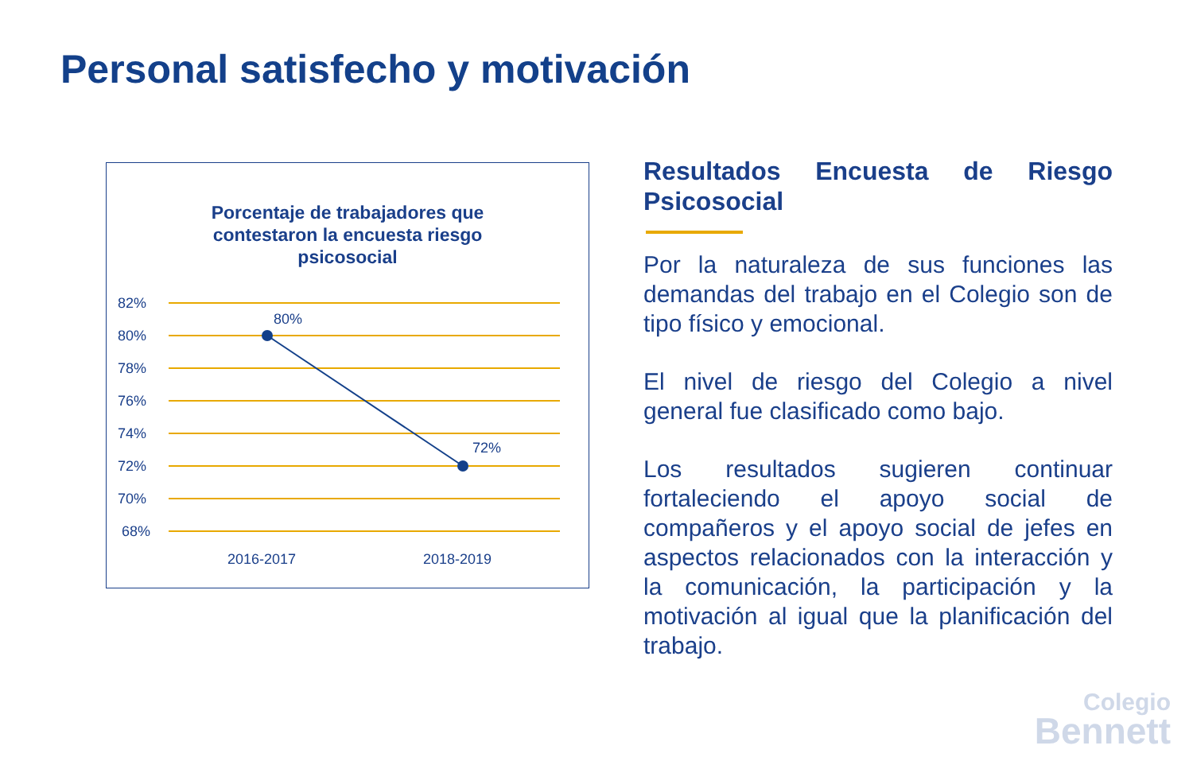Personal satisfecho y motivación
Porcentaje de trabajadores que contestaron la encuesta riesgo psicosocial
82%
80%
78%
76%
74%
72%
70%
68%
80%
72%
2016-2017
2018-2019
Resultados Encuesta de Riesgo Psicosocial
Por la naturaleza de sus funciones las demandas del trabajo en el Colegio son de tipo físico y emocional.
El nivel de riesgo del Colegio a nivel general fue clasificado como bajo.
Los resultados sugieren continuar fortaleciendo el apoyo social de compañeros y el apoyo social de jefes en aspectos relacionados con la interacción y la comunicación, la participación y la motivación al igual que la planificación del trabajo.
Colegio
Bennett